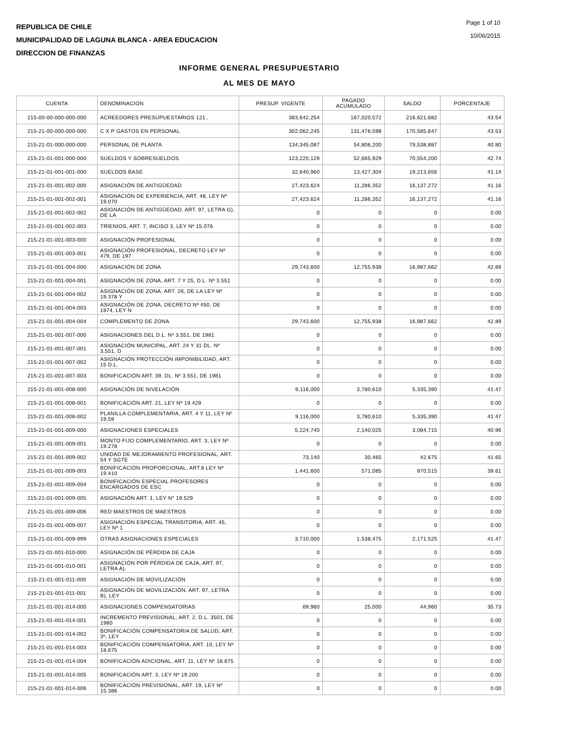REPUBLICA DE CHILE
MUNICIPALIDAD DE LAGUNA BLANCA - AREA EDUCACION
DIRECCION DE FINANZAS
Page 1 of 10
10/06/2015
INFORME GENERAL PRESUPUESTARIO
AL MES DE MAYO
| CUENTA | DENOMINACION | PRESUP. VIGENTE | PAGADO ACUMULADO | SALDO | PORCENTAJE |
| --- | --- | --- | --- | --- | --- |
| 215-00-00-000-000-000 | ACREEDORES PRESUPUESTARIOS 121.. | 383,642,254 | 167,020,572 | 216,621,682 | 43.54 |
| 215-21-00-000-000-000 | C X P GASTOS EN PERSONAL | 302,062,245 | 131,476,598 | 170,585,647 | 43.53 |
| 215-21-01-000-000-000 | PERSONAL DE PLANTA | 134,345,087 | 54,806,200 | 79,538,887 | 40.80 |
| 215-21-01-001-000-000 | SUELDOS Y SOBRESUELDOS | 123,220,129 | 52,665,929 | 70,554,200 | 42.74 |
| 215-21-01-001-001-000 | SUELDOS BASE | 32,640,960 | 13,427,304 | 19,213,656 | 41.14 |
| 215-21-01-001-002-000 | ASIGNACIÓN DE ANTIGÜEDAD | 27,423,624 | 11,286,352 | 16,137,272 | 41.16 |
| 215-21-01-001-002-001 | ASIGNACIÓN DE EXPERIENCIA, ART. 48, LEY Nº 19.070 | 27,423,624 | 11,286,352 | 16,137,272 | 41.16 |
| 215-21-01-001-002-002 | ASIGNACIÓN DE ANTIGÜEDAD, ART. 97, LETRA G), DE LA | 0 | 0 | 0 | 0.00 |
| 215-21-01-001-002-003 | TRIENIOS, ART. 7, INCISO 3, LEY Nº 15.076 | 0 | 0 | 0 | 0.00 |
| 215-21-01-001-003-000 | ASIGNACIÓN PROFESIONAL | 0 | 0 | 0 | 0.00 |
| 215-21-01-001-003-001 | ASIGNACIÓN PROFESIONAL, DECRETO LEY Nº 479, DE 197 | 0 | 0 | 0 | 0.00 |
| 215-21-01-001-004-000 | ASIGNACIÓN DE ZONA | 29,743,600 | 12,755,938 | 16,987,662 | 42.89 |
| 215-21-01-001-004-001 | ASIGNACIÓN DE ZONA, ART. 7 Y 25, D.L. Nº 3.551 | 0 | 0 | 0 | 0.00 |
| 215-21-01-001-004-002 | ASIGNACIÓN DE ZONA, ART. 26, DE LA LEY Nº 19.378 Y | 0 | 0 | 0 | 0.00 |
| 215-21-01-001-004-003 | ASIGNACIÓN DE ZONA, DECRETO Nº 450, DE 1974, LEY N | 0 | 0 | 0 | 0.00 |
| 215-21-01-001-004-004 | COMPLEMENTO DE ZONA | 29,743,600 | 12,755,938 | 16,987,662 | 42.89 |
| 215-21-01-001-007-000 | ASIGNACIONES DEL D.L. Nº 3.551, DE 1981 | 0 | 0 | 0 | 0.00 |
| 215-21-01-001-007-001 | ASIGNACIÓN MUNICIPAL, ART. 24 Y 31 DL. Nº 3.551, D | 0 | 0 | 0 | 0.00 |
| 215-21-01-001-007-002 | ASIGNACIÓN PROTECCIÓN IMPONIBILIDAD, ART. 15 D.L. | 0 | 0 | 0 | 0.00 |
| 215-21-01-001-007-003 | BONIFICACIÓN ART. 39, DL. Nº 3.551, DE 1981 | 0 | 0 | 0 | 0.00 |
| 215-21-01-001-008-000 | ASIGNACIÓN DE NIVELACIÓN | 9,116,000 | 3,780,610 | 5,335,390 | 41.47 |
| 215-21-01-001-008-001 | BONIFICACIÓN ART. 21, LEY Nº 19.429 | 0 | 0 | 0 | 0.00 |
| 215-21-01-001-008-002 | PLANILLA COMPLEMENTARIA, ART. 4 Y 11, LEY Nº 19.59 | 9,116,000 | 3,780,610 | 5,335,390 | 41.47 |
| 215-21-01-001-009-000 | ASIGNACIONES ESPECIALES | 5,224,740 | 2,140,025 | 3,084,715 | 40.96 |
| 215-21-01-001-009-001 | MONTO FIJO COMPLEMENTARIO, ART. 3, LEY Nº 19.278 | 0 | 0 | 0 | 0.00 |
| 215-21-01-001-009-002 | UNIDAD DE MEJORAMIENTO PROFESIONAL, ART. 54 Y SGTE | 73,140 | 30,465 | 42,675 | 41.65 |
| 215-21-01-001-009-003 | BONIFICACIÓN PROPORCIONAL, ART.8 LEY Nº 19.410 | 1,441,600 | 571,085 | 870,515 | 39.61 |
| 215-21-01-001-009-004 | BONIFICACIÓN ESPECIAL PROFESORES ENCARGADOS DE ESC | 0 | 0 | 0 | 0.00 |
| 215-21-01-001-009-005 | ASIGNACIÓN ART. 1, LEY N° 19.529 | 0 | 0 | 0 | 0.00 |
| 215-21-01-001-009-006 | RED MAESTROS DE MAESTROS | 0 | 0 | 0 | 0.00 |
| 215-21-01-001-009-007 | ASIGNACIÓN ESPECIAL TRANSITORIA, ART. 45, LEY Nº 1 | 0 | 0 | 0 | 0.00 |
| 215-21-01-001-009-999 | OTRAS ASIGNACIONES ESPECIALES | 3,710,000 | 1,538,475 | 2,171,525 | 41.47 |
| 215-21-01-001-010-000 | ASIGNACIÓN DE PÉRDIDA DE CAJA | 0 | 0 | 0 | 0.00 |
| 215-21-01-001-010-001 | ASIGNACIÓN POR PÉRDIDA DE CAJA, ART. 97, LETRA A), | 0 | 0 | 0 | 0.00 |
| 215-21-01-001-011-000 | ASIGNACIÓN DE MOVILIZACIÓN | 0 | 0 | 0 | 0.00 |
| 215-21-01-001-011-001 | ASIGNACIÓN DE MOVILIZACIÓN, ART. 97, LETRA B), LEY | 0 | 0 | 0 | 0.00 |
| 215-21-01-001-014-000 | ASIGNACIONES COMPENSATORIAS | 69,960 | 25,000 | 44,960 | 35.73 |
| 215-21-01-001-014-001 | INCREMENTO PREVISIONAL, ART. 2, D.L. 3501, DE 1980 | 0 | 0 | 0 | 0.00 |
| 215-21-01-001-014-002 | BONIFICACIÓN COMPENSATORIA DE SALUD, ART. 3º, LEY | 0 | 0 | 0 | 0.00 |
| 215-21-01-001-014-003 | BONIFICACIÓN COMPENSATORIA, ART. 10, LEY Nº 18.675 | 0 | 0 | 0 | 0.00 |
| 215-21-01-001-014-004 | BONIFICACIÓN ADICIONAL, ART. 11, LEY Nº 18.675 | 0 | 0 | 0 | 0.00 |
| 215-21-01-001-014-005 | BONIFICACIÓN ART. 3, LEY Nº 19.200 | 0 | 0 | 0 | 0.00 |
| 215-21-01-001-014-006 | BONIFICACIÓN PREVISIONAL, ART. 19, LEY Nº 15.386 | 0 | 0 | 0 | 0.00 |